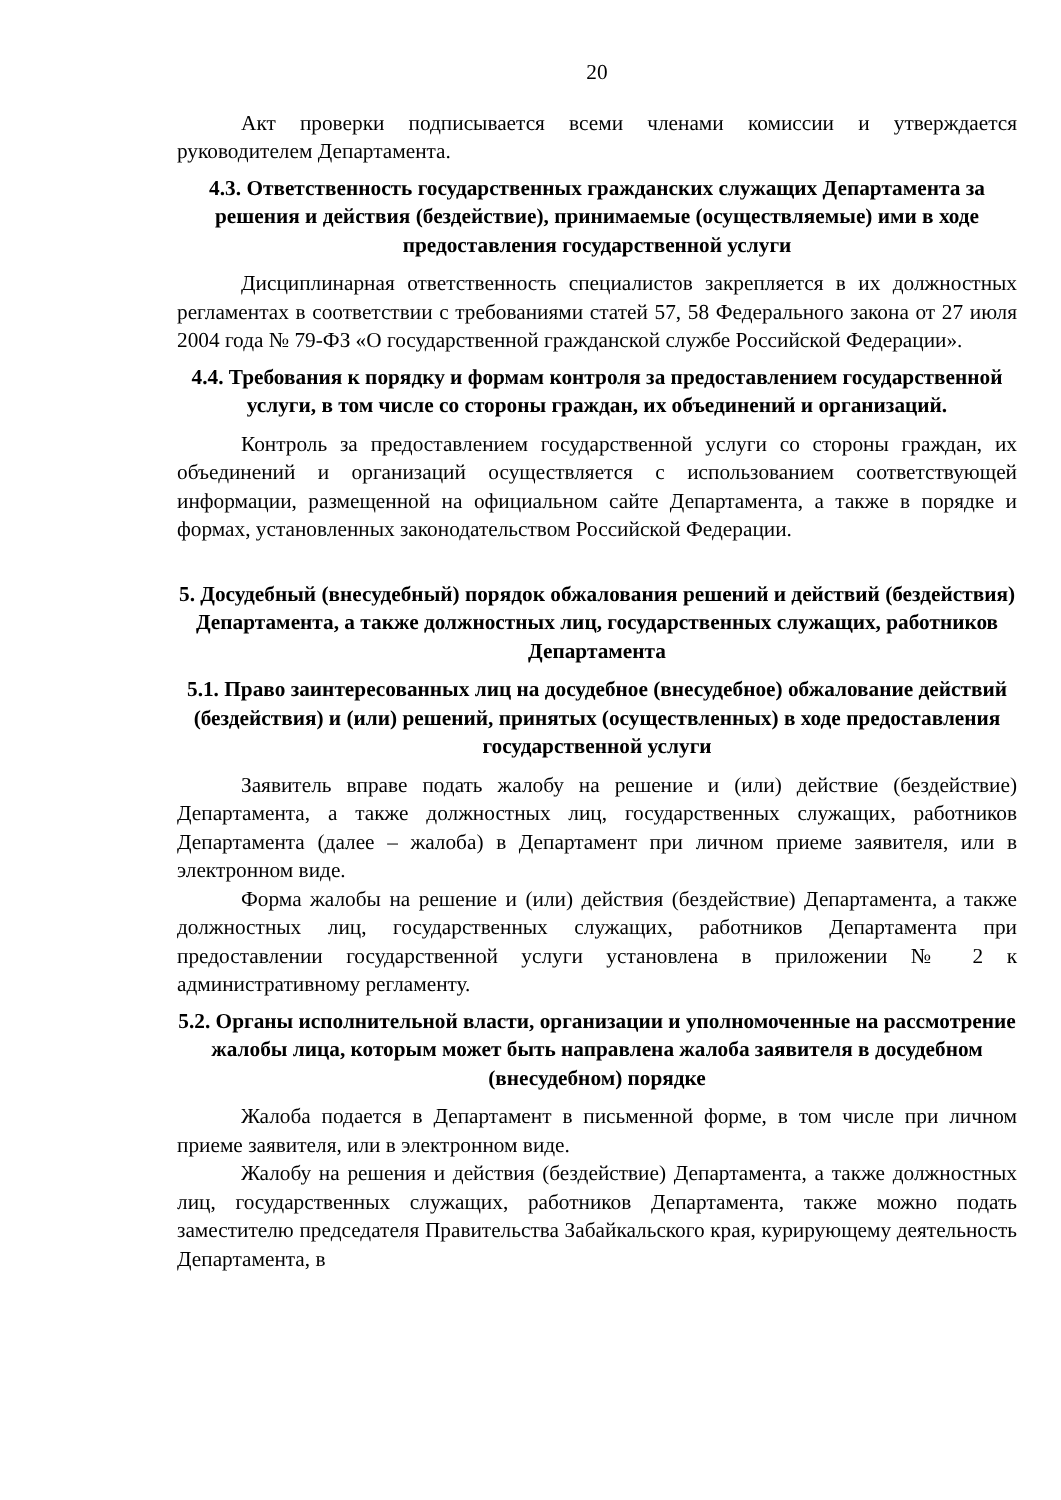20
Акт проверки подписывается всеми членами комиссии и утверждается руководителем Департамента.
4.3. Ответственность государственных гражданских служащих Департамента за решения и действия (бездействие), принимаемые (осуществляемые) ими в ходе предоставления государственной услуги
Дисциплинарная ответственность специалистов закрепляется в их должностных регламентах в соответствии с требованиями статей 57, 58 Федерального закона от 27 июля 2004 года № 79-ФЗ «О государственной гражданской службе Российской Федерации».
4.4. Требования к порядку и формам контроля за предоставлением государственной услуги, в том числе со стороны граждан, их объединений и организаций.
Контроль за предоставлением государственной услуги со стороны граждан, их объединений и организаций осуществляется с использованием соответствующей информации, размещенной на официальном сайте Департамента, а также в порядке и формах, установленных законодательством Российской Федерации.
5. Досудебный (внесудебный) порядок обжалования решений и действий (бездействия) Департамента, а также должностных лиц, государственных служащих, работников Департамента
5.1. Право заинтересованных лиц на досудебное (внесудебное) обжалование действий (бездействия) и (или) решений, принятых (осуществленных) в ходе предоставления государственной услуги
Заявитель вправе подать жалобу на решение и (или) действие (бездействие) Департамента, а также должностных лиц, государственных служащих, работников Департамента (далее – жалоба) в Департамент при личном приеме заявителя, или в электронном виде.
Форма жалобы на решение и (или) действия (бездействие) Департамента, а также должностных лиц, государственных служащих, работников Департамента при предоставлении государственной услуги установлена в приложении № 2 к административному регламенту.
5.2. Органы исполнительной власти, организации и уполномоченные на рассмотрение жалобы лица, которым может быть направлена жалоба заявителя в досудебном (внесудебном) порядке
Жалоба подается в Департамент в письменной форме, в том числе при личном приеме заявителя, или в электронном виде.
Жалобу на решения и действия (бездействие) Департамента, а также должностных лиц, государственных служащих, работников Департамента, также можно подать заместителю председателя Правительства Забайкальского края, курирующему деятельность Департамента, в